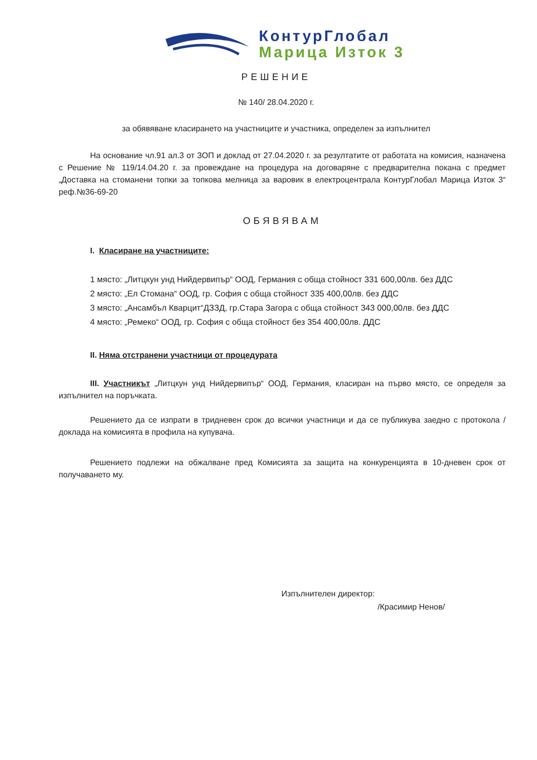КонтурГлобал
Марица Изток 3
РЕШЕНИЕ
№ 140/ 28.04.2020 г.
за обявяване класирането на участниците и участника, определен за изпълнител
На основание чл.91 ал.3 от ЗОП и доклад от 27.04.2020 г. за резултатите от работата на комисия, назначена с Решение № 119/14.04.20 г. за провеждане на процедура на договаряне с предварителна покана с предмет „Доставка на стоманени топки за топкова мелница за варовик в електроцентрала КонтурГлобал Марица Изток 3“ реф.№36-69-20
ОБЯВЯВАМ
I. Класиране на участниците:
1 място: „Литцкун унд Нийдервипър“ ООД, Германия с обща стойност 331 600,00лв. без ДДС
2 място: „Ел Стомана“ ООД, гр. София с обща стойност 335 400,00лв. без ДДС
3 място: „Ансамбъл Кварцит“ДЗЗД, гр.Стара Загора с обща стойност 343 000,00лв. без ДДС
4 място: „Ремеко“ ООД, гр. София с обща стойност без 354 400,00лв. ДДС
II. Няма отстранени участници от процедурата
III. Участникът „Литцкун унд Нийдервипър“ ООД, Германия, класиран на първо място, се определя за изпълнител на поръчката.
Решението да се изпрати в тридневен срок до всички участници и да се публикува заедно с протокола / доклада на комисията в профила на купувача.
Решението подлежи на обжалване пред Комисията за защита на конкуренцията в 10-дневен срок от получаването му.
Изпълнителен директор:
/Красимир Ненов/